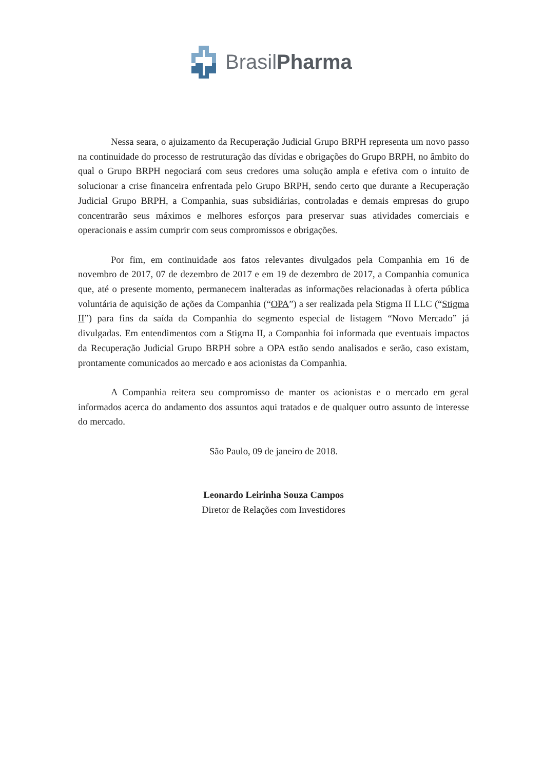BrasilPharma
Nessa seara, o ajuizamento da Recuperação Judicial Grupo BRPH representa um novo passo na continuidade do processo de restruturação das dívidas e obrigações do Grupo BRPH, no âmbito do qual o Grupo BRPH negociará com seus credores uma solução ampla e efetiva com o intuito de solucionar a crise financeira enfrentada pelo Grupo BRPH, sendo certo que durante a Recuperação Judicial Grupo BRPH, a Companhia, suas subsidiárias, controladas e demais empresas do grupo concentrarão seus máximos e melhores esforços para preservar suas atividades comerciais e operacionais e assim cumprir com seus compromissos e obrigações.
Por fim, em continuidade aos fatos relevantes divulgados pela Companhia em 16 de novembro de 2017, 07 de dezembro de 2017 e em 19 de dezembro de 2017, a Companhia comunica que, até o presente momento, permanecem inalteradas as informações relacionadas à oferta pública voluntária de aquisição de ações da Companhia (“OPA”) a ser realizada pela Stigma II LLC (“Stigma II”) para fins da saída da Companhia do segmento especial de listagem “Novo Mercado” já divulgadas. Em entendimentos com a Stigma II, a Companhia foi informada que eventuais impactos da Recuperação Judicial Grupo BRPH sobre a OPA estão sendo analisados e serão, caso existam, prontamente comunicados ao mercado e aos acionistas da Companhia.
A Companhia reitera seu compromisso de manter os acionistas e o mercado em geral informados acerca do andamento dos assuntos aqui tratados e de qualquer outro assunto de interesse do mercado.
São Paulo, 09 de janeiro de 2018.
Leonardo Leirinha Souza Campos
Diretor de Relações com Investidores